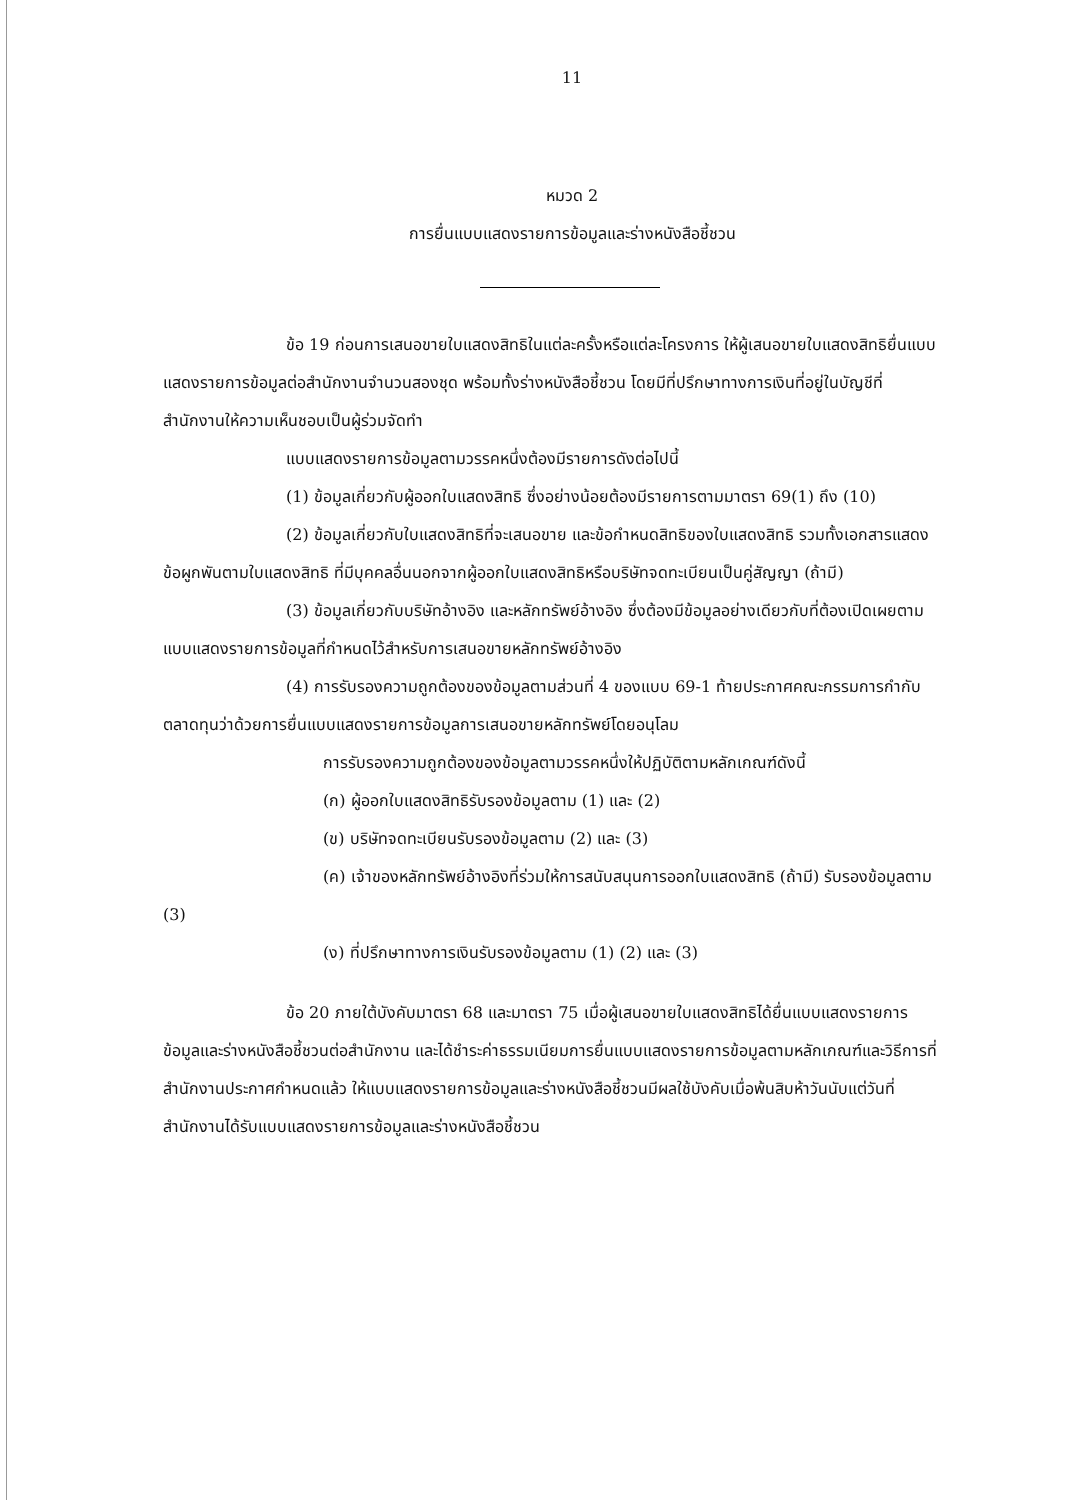11
หมวด 2
การยื่นแบบแสดงรายการข้อมูลและร่างหนังสือชี้ชวน
ข้อ 19 ก่อนการเสนอขายใบแสดงสิทธิในแต่ละครั้งหรือแต่ละโครงการ ให้ผู้เสนอขายใบแสดงสิทธิยื่นแบบแสดงรายการข้อมูลต่อสำนักงานจำนวนสองชุด พร้อมทั้งร่างหนังสือชี้ชวน โดยมีที่ปรึกษาทางการเงินที่อยู่ในบัญชีที่สำนักงานให้ความเห็นชอบเป็นผู้ร่วมจัดทำ
แบบแสดงรายการข้อมูลตามวรรคหนึ่งต้องมีรายการดังต่อไปนี้
(1) ข้อมูลเกี่ยวกับผู้ออกใบแสดงสิทธิ ซึ่งอย่างน้อยต้องมีรายการตามมาตรา 69(1) ถึง (10)
(2) ข้อมูลเกี่ยวกับใบแสดงสิทธิที่จะเสนอขาย และข้อกำหนดสิทธิของใบแสดงสิทธิ รวมทั้งเอกสารแสดงข้อผูกพันตามใบแสดงสิทธิ ที่มีบุคคลอื่นนอกจากผู้ออกใบแสดงสิทธิหรือบริษัทจดทะเบียนเป็นคู่สัญญา (ถ้ามี)
(3) ข้อมูลเกี่ยวกับบริษัทอ้างอิง และหลักทรัพย์อ้างอิง ซึ่งต้องมีข้อมูลอย่างเดียวกับที่ต้องเปิดเผยตามแบบแสดงรายการข้อมูลที่กำหนดไว้สำหรับการเสนอขายหลักทรัพย์อ้างอิง
(4) การรับรองความถูกต้องของข้อมูลตามส่วนที่ 4 ของแบบ 69-1 ท้ายประกาศคณะกรรมการกำกับตลาดทุนว่าด้วยการยื่นแบบแสดงรายการข้อมูลการเสนอขายหลักทรัพย์โดยอนุโลม
การรับรองความถูกต้องของข้อมูลตามวรรคหนึ่งให้ปฏิบัติตามหลักเกณฑ์ดังนี้
(ก) ผู้ออกใบแสดงสิทธิรับรองข้อมูลตาม (1) และ (2)
(ข) บริษัทจดทะเบียนรับรองข้อมูลตาม (2) และ (3)
(ค) เจ้าของหลักทรัพย์อ้างอิงที่ร่วมให้การสนับสนุนการออกใบแสดงสิทธิ (ถ้ามี) รับรองข้อมูลตาม (3)
(ง) ที่ปรึกษาทางการเงินรับรองข้อมูลตาม (1) (2) และ (3)
ข้อ 20 ภายใต้บังคับมาตรา 68 และมาตรา 75 เมื่อผู้เสนอขายใบแสดงสิทธิได้ยื่นแบบแสดงรายการข้อมูลและร่างหนังสือชี้ชวนต่อสำนักงาน และได้ชำระค่าธรรมเนียมการยื่นแบบแสดงรายการข้อมูลตามหลักเกณฑ์และวิธีการที่สำนักงานประกาศกำหนดแล้ว ให้แบบแสดงรายการข้อมูลและร่างหนังสือชี้ชวนมีผลใช้บังคับเมื่อพ้นสิบห้าวันนับแต่วันที่สำนักงานได้รับแบบแสดงรายการข้อมูลและร่างหนังสือชี้ชวน